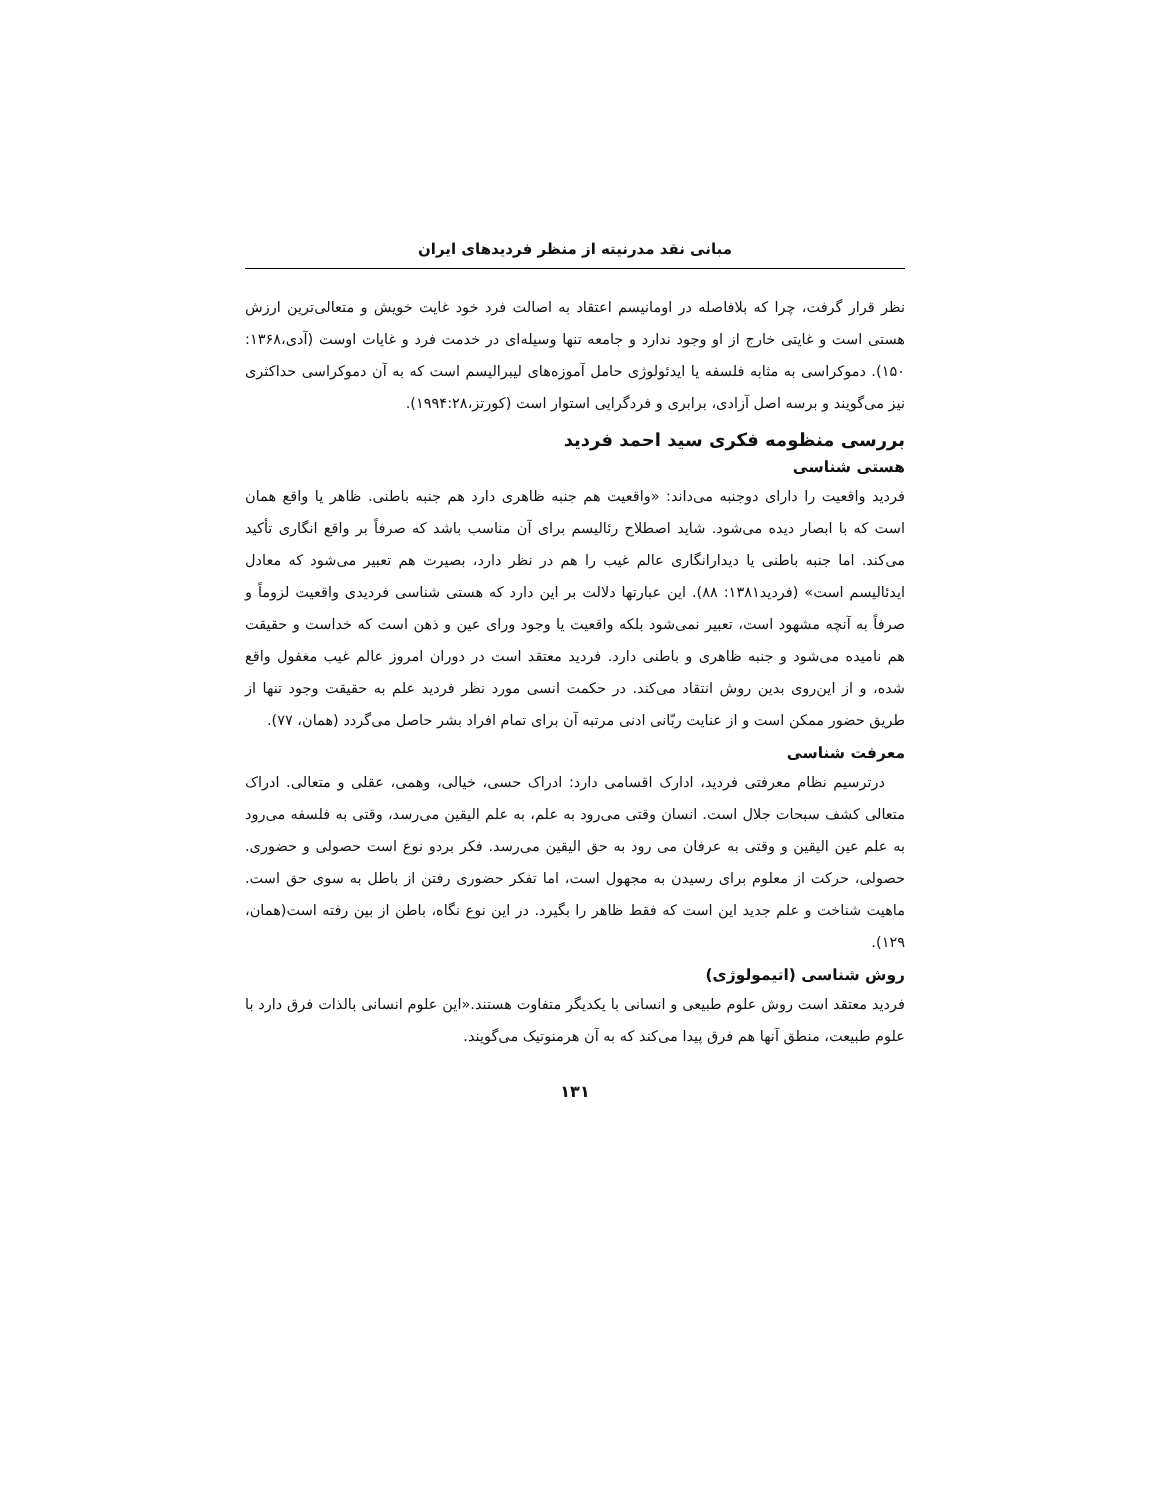مبانی نقد مدرنیته از منظر فردیدهای ایران
نظر قرار گرفت، چرا که بلافاصله در اومانیسم اعتقاد به اصالت فرد خود غایت خویش و متعالی‌ترین ارزش هستی است و غایتی خارج از او وجود ندارد و جامعه تنها وسیله‌ای در خدمت فرد و غایات اوست (آدی،۱۳۶۸: ۱۵۰). دموکراسی به مثابه فلسفه یا ایدئولوژی حامل آموزه‌های لیبرالیسم است که به آن دموکراسی حداکثری نیز می‌گویند و برسه اصل آزادی، برابری و فردگرایی استوار است (کورتز،۱۹۹۴:۲۸).
بررسی منظومه فکری سید احمد فردید
هستی شناسی
فردید واقعیت را دارای دوجنبه می‌داند: «واقعیت هم جنبه ظاهری دارد هم جنبه باطنی. ظاهر یا واقع همان است که با ابصار دیده می‌شود. شاید اصطلاح رئالیسم برای آن مناسب باشد که صرفاً بر واقع انگاری تأکید می‌کند. اما جنبه باطنی یا دیدارانگاری عالم غیب را هم در نظر دارد، بصیرت هم تعبیر می‌شود که معادل ایدئالیسم است» (فردید۱۳۸۱: ۸۸). این عبارتها دلالت بر این دارد که هستی شناسی فردیدی واقعیت لزوماً و صرفاً به آنچه مشهود است، تعبیر نمی‌شود بلکه واقعیت یا وجود ورای عین و ذهن است که خداست و حقیقت هم نامیده می‌شود و جنبه ظاهری و باطنی دارد. فردید معتقد است در دوران امروز عالم غیب مغفول واقع شده، و از این‌روی بدین روش انتقاد می‌کند. در حکمت انسی مورد نظر فردید علم به حقیقت وجود تنها از طریق حضور ممکن است و از عنایت ربّانی ادنی مرتبه آن برای تمام افراد بشر حاصل می‌گردد (همان، ۷۷).
معرفت شناسی
درترسیم نظام معرفتی فردید، ادارک اقسامی دارد: ادراک حسی، خیالی، وهمی، عقلی و متعالی. ادراک متعالی کشف سبحات جلال است. انسان وقتی می‌رود به علم، به علم الیقین می‌رسد، وقتی به فلسفه می‌رود به علم عین الیقین و وقتی به عرفان می رود به حق الیقین می‌رسد. فکر بردو نوع است حصولی و حضوری. حصولی، حرکت از معلوم برای رسیدن به مجهول است، اما تفکر حضوری رفتن از باطل به سوی حق است. ماهیت شناخت و علم جدید این است که فقط ظاهر را بگیرد. در این نوع نگاه، باطن از بین رفته است(همان، ۱۲۹).
روش شناسی (اتیمولوژی)
فردید معتقد است روش علوم طبیعی و انسانی با یکدیگر متفاوت هستند.«این علوم انسانی بالذات فرق دارد با علوم طبیعت، منطق آنها هم فرق پیدا می‌کند که به آن هرمنوتیک می‌گویند.
۱۳۱